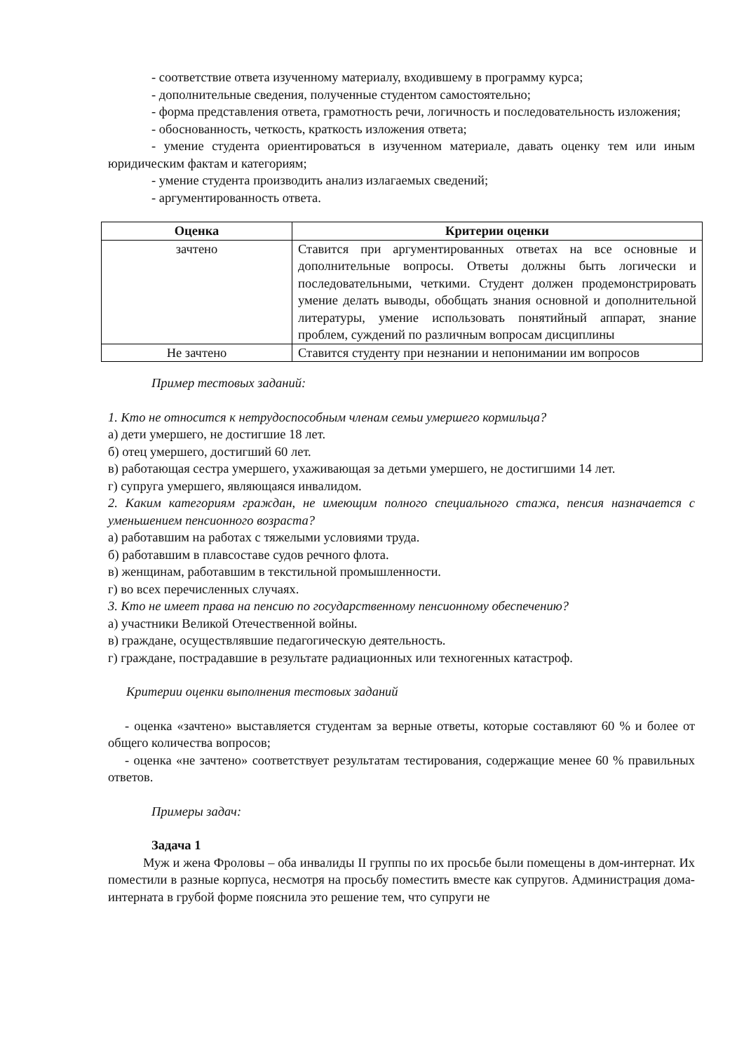- соответствие ответа изученному материалу, входившему в программу курса;
- дополнительные сведения, полученные студентом самостоятельно;
- форма представления ответа, грамотность речи, логичность и последовательность изложения;
- обоснованность, четкость, краткость изложения ответа;
- умение студента ориентироваться в изученном материале, давать оценку тем или иным юридическим фактам и категориям;
- умение студента производить анализ излагаемых сведений;
- аргументированность ответа.
| Оценка | Критерии оценки |
| --- | --- |
| зачтено | Ставится при аргументированных ответах на все основные и дополнительные вопросы. Ответы должны быть логически и последовательными, четкими. Студент должен продемонстрировать умение делать выводы, обобщать знания основной и дополнительной литературы, умение использовать понятийный аппарат, знание проблем, суждений по различным вопросам дисциплины |
| Не зачтено | Ставится студенту при незнании и непонимании им вопросов |
Пример тестовых заданий:
1. Кто не относится к нетрудоспособным членам семьи умершего кормильца?
а) дети умершего, не достигшие 18 лет.
б) отец умершего, достигший 60 лет.
в) работающая сестра умершего, ухаживающая за детьми умершего, не достигшими 14 лет.
г) супруга умершего, являющаяся инвалидом.
2. Каким категориям граждан, не имеющим полного специального стажа, пенсия назначается с уменьшением пенсионного возраста?
а) работавшим на работах с тяжелыми условиями труда.
б) работавшим в плавсоставе судов речного флота.
в) женщинам, работавшим в текстильной промышленности.
г) во всех перечисленных случаях.
3. Кто не имеет права на пенсию по государственному пенсионному обеспечению?
а) участники Великой Отечественной войны.
в) граждане, осуществлявшие педагогическую деятельность.
г) граждане, пострадавшие в результате радиационных или техногенных катастроф.
Критерии оценки выполнения тестовых заданий
- оценка «зачтено» выставляется студентам за верные ответы, которые составляют 60 % и более от общего количества вопросов;
- оценка «не зачтено» соответствует результатам тестирования, содержащие менее 60 % правильных ответов.
Примеры задач:
Задача 1
Муж и жена Фроловы – оба инвалиды II группы по их просьбе были помещены в дом-интернат. Их поместили в разные корпуса, несмотря на просьбу поместить вместе как супругов. Администрация дома-интерната в грубой форме пояснила это решение тем, что супруги не